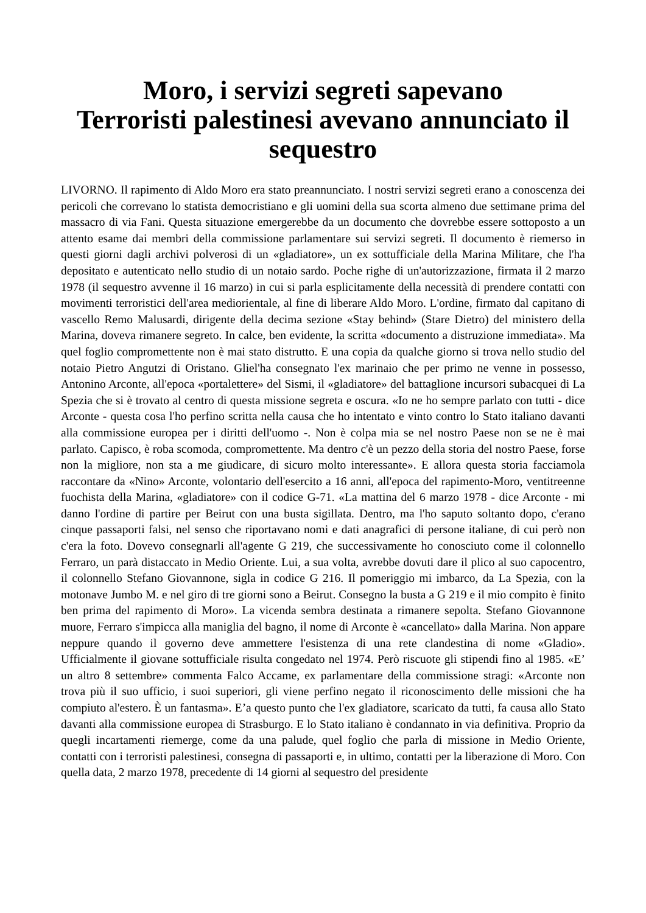Moro, i servizi segreti sapevano
Terroristi palestinesi avevano annunciato il sequestro
LIVORNO. Il rapimento di Aldo Moro era stato preannunciato. I nostri servizi segreti erano a conoscenza dei pericoli che correvano lo statista democristiano e gli uomini della sua scorta almeno due settimane prima del massacro di via Fani. Questa situazione emergerebbe da un documento che dovrebbe essere sottoposto a un attento esame dai membri della commissione parlamentare sui servizi segreti. Il documento è riemerso in questi giorni dagli archivi polverosi di un «gladiatore», un ex sottufficiale della Marina Militare, che l'ha depositato e autenticato nello studio di un notaio sardo. Poche righe di un'autorizzazione, firmata il 2 marzo 1978 (il sequestro avvenne il 16 marzo) in cui si parla esplicitamente della necessità di prendere contatti con movimenti terroristici dell'area mediorientale, al fine di liberare Aldo Moro. L'ordine, firmato dal capitano di vascello Remo Malusardi, dirigente della decima sezione «Stay behind» (Stare Dietro) del ministero della Marina, doveva rimanere segreto. In calce, ben evidente, la scritta «documento a distruzione immediata». Ma quel foglio compromettente non è mai stato distrutto. E una copia da qualche giorno si trova nello studio del notaio Pietro Angutzi di Oristano. Gliel'ha consegnato l'ex marinaio che per primo ne venne in possesso, Antonino Arconte, all'epoca «portalettere» del Sismi, il «gladiatore» del battaglione incursori subacquei di La Spezia che si è trovato al centro di questa missione segreta e oscura. «Io ne ho sempre parlato con tutti - dice Arconte - questa cosa l'ho perfino scritta nella causa che ho intentato e vinto contro lo Stato italiano davanti alla commissione europea per i diritti dell'uomo -. Non è colpa mia se nel nostro Paese non se ne è mai parlato. Capisco, è roba scomoda, compromettente. Ma dentro c'è un pezzo della storia del nostro Paese, forse non la migliore, non sta a me giudicare, di sicuro molto interessante». E allora questa storia facciamola raccontare da «Nino» Arconte, volontario dell'esercito a 16 anni, all'epoca del rapimento-Moro, ventitreenne fuochista della Marina, «gladiatore» con il codice G-71. «La mattina del 6 marzo 1978 - dice Arconte - mi danno l'ordine di partire per Beirut con una busta sigillata. Dentro, ma l'ho saputo soltanto dopo, c'erano cinque passaporti falsi, nel senso che riportavano nomi e dati anagrafici di persone italiane, di cui però non c'era la foto. Dovevo consegnarli all'agente G 219, che successivamente ho conosciuto come il colonnello Ferraro, un parà distaccato in Medio Oriente. Lui, a sua volta, avrebbe dovuti dare il plico al suo capocentro, il colonnello Stefano Giovannone, sigla in codice G 216. Il pomeriggio mi imbarco, da La Spezia, con la motonave Jumbo M. e nel giro di tre giorni sono a Beirut. Consegno la busta a G 219 e il mio compito è finito ben prima del rapimento di Moro». La vicenda sembra destinata a rimanere sepolta. Stefano Giovannone muore, Ferraro s'impicca alla maniglia del bagno, il nome di Arconte è «cancellato» dalla Marina. Non appare neppure quando il governo deve ammettere l'esistenza di una rete clandestina di nome «Gladio». Ufficialmente il giovane sottufficiale risulta congedato nel 1974. Però riscuote gli stipendi fino al 1985. «E’ un altro 8 settembre» commenta Falco Accame, ex parlamentare della commissione stragi: «Arconte non trova più il suo ufficio, i suoi superiori, gli viene perfino negato il riconoscimento delle missioni che ha compiuto al'estero. È un fantasma». E’a questo punto che l'ex gladiatore, scaricato da tutti, fa causa allo Stato davanti alla commissione europea di Strasburgo. E lo Stato italiano è condannato in via definitiva. Proprio da quegli incartamenti riemerge, come da una palude, quel foglio che parla di missione in Medio Oriente, contatti con i terroristi palestinesi, consegna di passaporti e, in ultimo, contatti per la liberazione di Moro. Con quella data, 2 marzo 1978, precedente di 14 giorni al sequestro del presidente